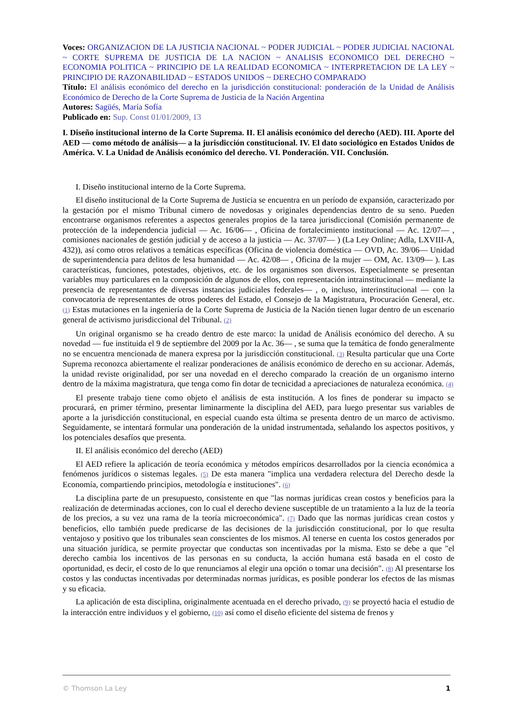Voces: ORGANIZACION DE LA JUSTICIA NACIONAL ~ PODER JUDICIAL ~ PODER JUDICIAL NACIONAL ~ CORTE SUPREMA DE JUSTICIA DE LA NACION ~ ANALISIS ECONOMICO DEL DERECHO ~ ECONOMIA POLITICA ~ PRINCIPIO DE LA REALIDAD ECONOMICA ~ INTERPRETACION DE LA LEY ~ PRINCIPIO DE RAZONABILIDAD ~ ESTADOS UNIDOS ~ DERECHO COMPARADO
Título: El análisis económico del derecho en la jurisdicción constitucional: ponderación de la Unidad de Análisis Económico de Derecho de la Corte Suprema de Justicia de la Nación Argentina
Autores: Sagüés, María Sofía
Publicado en: Sup. Const 01/01/2009, 13
I. Diseño institucional interno de la Corte Suprema. II. El análisis económico del derecho (AED). III. Aporte del AED — como método de análisis— a la jurisdicción constitucional. IV. El dato sociológico en Estados Unidos de América. V. La Unidad de Análisis económico del derecho. VI. Ponderación. VII. Conclusión.
I. Diseño institucional interno de la Corte Suprema.
El diseño institucional de la Corte Suprema de Justicia se encuentra en un período de expansión, caracterizado por la gestación por el mismo Tribunal cimero de novedosas y originales dependencias dentro de su seno. Pueden encontrarse organismos referentes a aspectos generales propios de la tarea jurisdiccional (Comisión permanente de protección de la independencia judicial — Ac. 16/06— , Oficina de fortalecimiento institucional — Ac. 12/07— , comisiones nacionales de gestión judicial y de acceso a la justicia — Ac. 37/07— ) (La Ley Online; Adla, LXVIII-A, 432)), así como otros relativos a temáticas específicas (Oficina de violencia doméstica — OVD, Ac. 39/06— Unidad de superintendencia para delitos de lesa humanidad — Ac. 42/08— , Oficina de la mujer — OM, Ac. 13/09— ). Las características, funciones, potestades, objetivos, etc. de los organismos son diversos. Especialmente se presentan variables muy particulares en la composición de algunos de ellos, con representación intrainstitucional — mediante la presencia de representantes de diversas instancias judiciales federales— , o, incluso, interinstitucional — con la convocatoria de representantes de otros poderes del Estado, el Consejo de la Magistratura, Procuración General, etc. (1) Estas mutaciones en la ingeniería de la Corte Suprema de Justicia de la Nación tienen lugar dentro de un escenario general de activismo jurisdiccional del Tribunal. (2)
Un original organismo se ha creado dentro de este marco: la unidad de Análisis económico del derecho. A su novedad — fue instituida el 9 de septiembre del 2009 por la Ac. 36— , se suma que la temática de fondo generalmente no se encuentra mencionada de manera expresa por la jurisdicción constitucional. (3) Resulta particular que una Corte Suprema reconozca abiertamente el realizar ponderaciones de análisis económico de derecho en su accionar. Además, la unidad reviste originalidad, por ser una novedad en el derecho comparado la creación de un organismo interno dentro de la máxima magistratura, que tenga como fin dotar de tecnicidad a apreciaciones de naturaleza económica. (4)
El presente trabajo tiene como objeto el análisis de esta institución. A los fines de ponderar su impacto se procurará, en primer término, presentar liminarmente la disciplina del AED, para luego presentar sus variables de aporte a la jurisdicción constitucional, en especial cuando esta última se presenta dentro de un marco de activismo. Seguidamente, se intentará formular una ponderación de la unidad instrumentada, señalando los aspectos positivos, y los potenciales desafíos que presenta.
II. El análisis económico del derecho (AED)
El AED refiere la aplicación de teoría económica y métodos empíricos desarrollados por la ciencia económica a fenómenos jurídicos o sistemas legales. (5) De esta manera "implica una verdadera relectura del Derecho desde la Economía, compartiendo principios, metodología e instituciones". (6)
La disciplina parte de un presupuesto, consistente en que "las normas jurídicas crean costos y beneficios para la realización de determinadas acciones, con lo cual el derecho deviene susceptible de un tratamiento a la luz de la teoría de los precios, a su vez una rama de la teoría microeconómica". (7) Dado que las normas jurídicas crean costos y beneficios, ello también puede predicarse de las decisiones de la jurisdicción constitucional, por lo que resulta ventajoso y positivo que los tribunales sean conscientes de los mismos. Al tenerse en cuenta los costos generados por una situación jurídica, se permite proyectar que conductas son incentivadas por la misma. Esto se debe a que "el derecho cambia los incentivos de las personas en su conducta, la acción humana está basada en el costo de oportunidad, es decir, el costo de lo que renunciamos al elegir una opción o tomar una decisión". (8) Al presentarse los costos y las conductas incentivadas por determinadas normas jurídicas, es posible ponderar los efectos de las mismas y su eficacia.
La aplicación de esta disciplina, originalmente acentuada en el derecho privado, (9) se proyectó hacia el estudio de la interacción entre individuos y el gobierno, (10) así como el diseño eficiente del sistema de frenos y
© Thomson La Ley 1